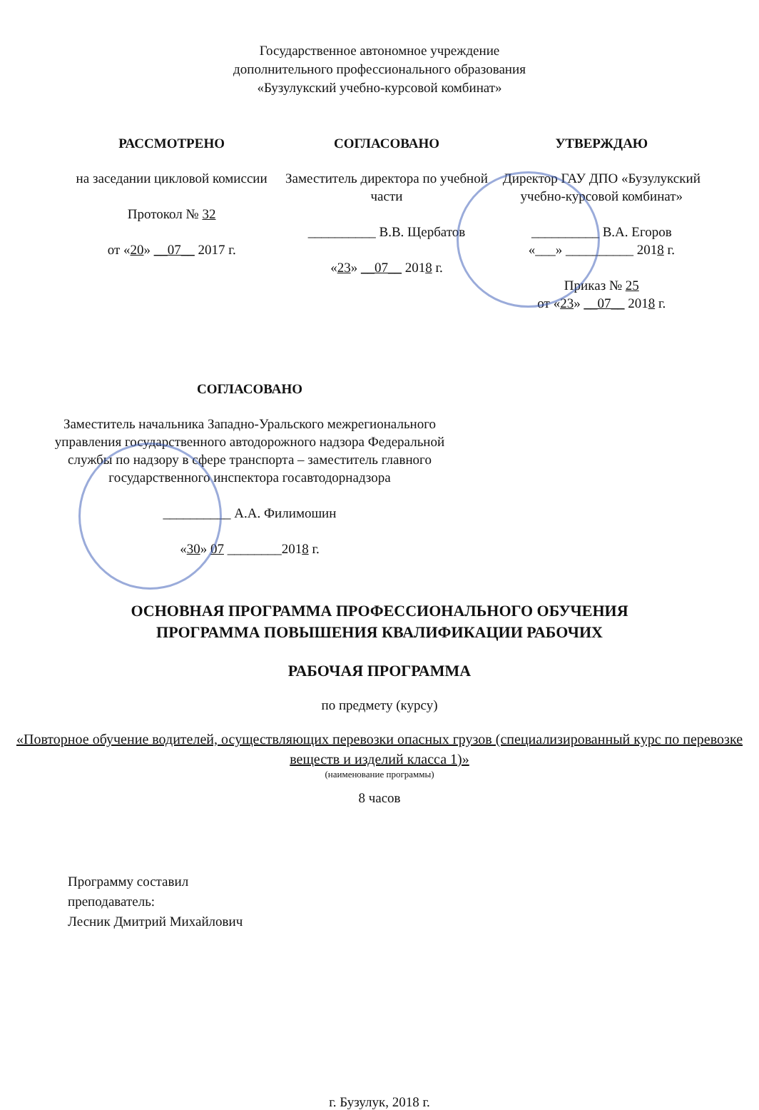Государственное автономное учреждение
дополнительного профессионального образования
«Бузулукский учебно-курсовой комбинат»
РАССМОТРЕНО
на заседании цикловой комиссии
Протокол № 32
от «20» __07__ 2017 г.
СОГЛАСОВАНО
Заместитель директора по учебной части
__________ В.В. Щербатов
«23» __07__ 2018 г.
УТВЕРЖДАЮ
Директор ГАУ ДПО «Бузулукский учебно-курсовой комбинат»
__________ В.А. Егоров
«___» __________ 2018 г.
Приказ № 25
от «23» __07__ 2018 г.
СОГЛАСОВАНО
Заместитель начальника Западно-Уральского межрегионального управления государственного автодорожного надзора Федеральной службы по надзору в сфере транспорта – заместитель главного государственного инспектора госавтодорнадзора
__________ А.А. Филимошин
«30» 07 ________2018 г.
ОСНОВНАЯ ПРОГРАММА ПРОФЕССИОНАЛЬНОГО ОБУЧЕНИЯ
ПРОГРАММА ПОВЫШЕНИЯ КВАЛИФИКАЦИИ РАБОЧИХ
РАБОЧАЯ ПРОГРАММА
по предмету (курсу)
«Повторное обучение водителей, осуществляющих перевозки опасных грузов (специализированный курс по перевозке веществ и изделий класса 1)»
(наименование программы)
8 часов
Программу составил
преподаватель:
Лесник Дмитрий Михайлович
г. Бузулук, 2018 г.